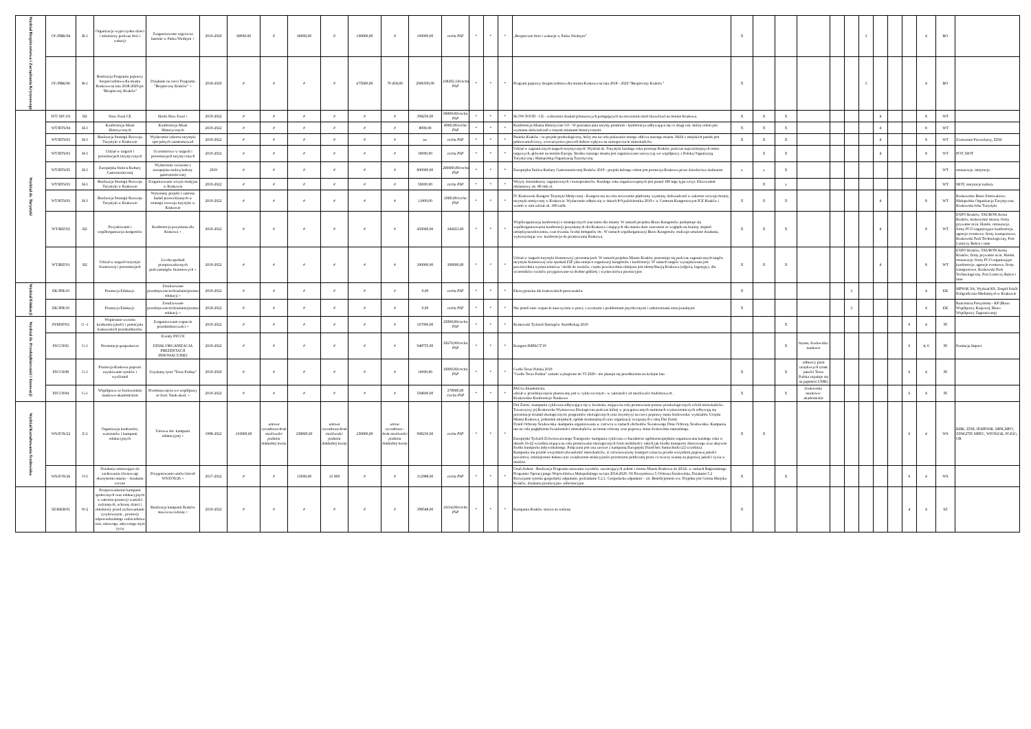| Wydział Bezpieczeństwa i Zarządzania Kryzysowego | OC/PBK/04 | B-1 | Organizacja wypoczynku dzieci i młodzieży podczas ferii i wakacji | Zorganizowane zajęcia na basenie w Parku Wodnym + | 2016-2020 | 90000,00 | 0 | 90000,00 | 0 | 100000,00 | 0 | 100000,00 | cecha PSP | * | * | * | „Bezpieczne ferie i wakacje w Parku Wodnym” | X | | | | | | 3 | | | | 4 | BO | |
| | OC/PBK/06 | B-1 | Realizacja Programu poprawy bezpieczeństwa dla miasta Krakowa na lata 2018-2020 pn. "Bezpieczny Kraków" | Działanie na rzecz Programu "Bezpieczny Kraków" + | 2018-2020 | # | # | # | # | 675000,00 | 79 458,00 | 2006500,00 | 198202,14/cecha PSP | * | * | * | Program poprawy bezpieczeństwa dla miasta Krakowa na lata 2018 - 2020 "Bezpieczny Kraków" | X | | | | | | 3 | | | | 4 | BO | |
| Wydział ds. Turystyki | WT/ SFC/01 | H2 | Slow Food CE | Strefa Slow Food + | 2019-2022 | # | # | # | # | # | # | 398250,00 | 90000,00/cecha PSP | * | * | * | SLOW FOOD - CE - wdrożenie działań pilotazowych polegających na stworzeniu stref sloowfood na terenie Krakowa. | X | X | X | | | | | 4 | | | 8 | WT | |
| | WT/RTS/04 | H-3 | Konferencja Miast Historycznych | Konferencja Miast Historycznych | 2019-2022 | # | # | # | # | # | # | 8000,00 | 8000,00/cecha PSP | * | * | * | Konferencja Miasta Historyczne 3.0 - W poszukiwaniu turysty premium - konferencja odbywająca się co drugi rok, której celem jest wymiana doświadczeń z innymi miastami historycznymi. | X | X | X | | | | | 4 | | | 8 | WT | |
| | WT/RTS/03 | H-3 | Realizacja Strategii Rozwoju Turystyki w Krakowie | Wydarzenie zakresu turystyki specjalnych zainteresowań | 2019-2022 | # | # | # | # | # | # | sw | cecha PSP | * | * | * | Pasieka Kraków - to projekt proekologiczny, który ma na celu pokazanie innego oblicza naszego miasta. Miód z miejskich pasiek jest pełnowartościowy, a towarzystwo pszczół dobrze wpływa na samopoczucie mieszkańców. | X | X | X | | | | | 4 | | | 8 | WT | Zrzeszenie Pszczelarzy, ZZM |
| | WT/RTS/03 | H-3 | Udział w targach i prezentacjach turystycznych | Uczestnictwo w targach i prezentacjach turystycznych | 2019-2022 | # | # | # | # | # | # | 30000,00 | cecha PSP | * | * | * | Udział w zagranicznych targach turystycznych. Wydział ds. Turystyki każdego roku promuje Kraków podczas najważniejszych imrez targowych, głównie na terenie Europy. Stoisko naszego miasta jest organizowane zazwyczaj we współpracy z Polską Organizacją Turystyczną i Małopolską Organizacją Turystyczną | | X | X | | | | | 4 | | | 8 | WT | POT, MOT |
| | WT/RTS/05 | H-3 | Europejska Stolica Kultury Gastronomicznej | Wydarzenie zwiazane z europejska stolicą kultury gastronomicznej | 2019 | # | # | # | # | # | # | 800000,00 | 200000,00/cecha PSP | * | * | * | Europejska Stolica Kultury Gastronomicznej Kraków 2019 - projekt którego celem jest promocja Krakowa przez dziedzictwo kulinarne. | x | x | X | | | | | | | | | WT | restauracje, instytucje, |
| | WT/RTS/03 | H-3 | Realizacja Strategii Rozwoju Turystyki w Krakowie | Zorganizowana wizyta studyjna w Krakowie | 2019-2022 | # | # | # | # | # | # | 50000,00 | cecha PSP | * | * | * | Wizyty dziennikarzy zagranicznych i touroperatorów. Każdego roku organizowqanych jest ponad 100 tego typu wizyt. Ekwiwalent reklamowy ok. 80 mln zł. | | X | x | | | | | | | | | WT | MOT, instytucje kultury |
| | WT/RTS/03 | H-3 | Realizacja Strategii Rozwoju Turystyki w Krakowie | Wykonany projekt z zakresu badań przewidzianych w strategii rozwoju turystyki w Krakowie | 2019-2022 | # | # | # | # | # | # | 11000,00 | 2000,00/cecha PSP | * | * | * | IV Krakowski Kongres Turystyki Medycznej - Kongres ma na celu stworzenie platformy wymiany doświadczeń w zakresie rozwoju branży turystyki medycznej w Krakowie. Wydarzenie odbyło się w dniach 8-9 października 2019 r. w Centrum Kongresowym ICE Kraków i wzieło w nim udział ok. 180 osób. | X | X | X | | | | | 4 | | | 8 | WT | Krakowskie Biuro Festiwalowe, Małopolska Organizacja Turystyczna, Krakowska Izba Turystyki |
| | WT/BIZ/02 | H2 | Pozyskiwanie i współorganizacja kongresów | Konferencja pozyskana dla Krakowa + | 2019-2022 | # | # | # | # | # | # | 450000,00 | 349653,00 | * | * | * | Wspólorganizacja konferencji o strategicznych znacznieu dla miasta: W ramach projektu Biuro Kongresów podejmuje się współorganizowania konferencji pozyskanych dla Krakowa i mających dla miasta duże znaczenie ze względu na branżę, stopień umiędzynarodowienia, czas trwania, liczbę delegatów etc. W ramach współorganizacji Biuro Kongresów realizuje ustalone działania, wykorzystując ww. konferencje do promowania Krakowa. | X | X | X | | | | | 4 | | | 8 | WT | EXPO Kraków, TAURON Arena Kraków, krakowskie muzea, firmy prywatne m.in. Hotele, restauracje, firmy PCO organizujące konferencje, agencje eventowe, firmy transportowe, Krakowski Park Technologiczny, Port Lotniczy Balice i inne |
| | WT/BIZ/01 | H2 | Udział w targach turystyki biznesowej i prezentacjach | Liczba spotkań przeprowadzonych podczastargów biznesowych + | 2019-2022 | # | # | # | # | # | # | 300000,00 | 300000,00 | * | * | * | Udział w targach turystyki biznesowej i prezentacjach: W ramach projektu Miasto Kraków prezentuje się podczas zagranicznych targów turystyki biznesowej oraz spotkań F2F jako miejsce organizacji kongresów i konferencji. W ramach targów wynajmowana jest powierzchnia wystawiennicza / stolik do rozmów, często powierzchnia oklejona jest identyfikacją Krakowa (zdjęcia, logotypy), dla uczestników rozmów przygotowane sa drobne gddżety i wydawnictwa promocyjne. | X | X | X | | | | | 4 | | | 8 | WT | EXPO Kraków, TAURON Arena Kraków, firmy prywatne m.in. Hotele, restauracje, firmy PCO organizujące konferencje, agencje eventowe, firmy transportowe, Krakowski Park Technologiczny, Port Lotniczy Balice i inne |
| Wydział Edukacji | EK/JPR/10 | | Promocja Edukacji. | Zrealizowane przedsięwziecie/działanie/promocja edukacji + | 2019-2022 | # | # | # | # | # | # | 0,00 | cecha PSP | * | * | * | Ekowyprawka dla krakowskich pierwszaków | X | | | | | 3 | | | | | 4 | EK | MPWiK SA, Wydział KS, Zespół Szkół Poligraficzno-Medialnych w Krakowie |
| | EK/JPR/10 | | Promocja Edukacji. | Zrealizowane przedsięwziecie/działanie/promocja edukacji + | 2018-2022 | # | # | # | # | # | # | 0,00 | cecha PSP | * | * | * | Nie jesteś sam- wsparcie nauczyciela w pracy z uczniami z problemami psychicznymi i zaburzeniami emocjonalnymi | X | | | | | 3 | | | | | 4 | EK | Kancelaria Prezydenta - KP (Biuro Współpracy Krajowej, Biuro Współpracy Zagranicznej) |
| Wydział ds. Przedsiębiorczości i Innowacji | PI/MSP/02 | G -1 | Wspieranie wzrostu konkurencyjności i potencjału krakowskich przedsiebiorstw | Zorganizowane wsparcie przedsiebiorczości + | 2019-2022 | # | # | # | # | # | # | 167000,00 | 25000,00/cecha PSP | * | * | * | Krakowski Tydzień Startupów Start#krkup 2019 | | | X | | | | | | | 6 | 4 | PI | |
| | PI/COI/02 | G-1 | Prezentacje gospodarcze | Eventy PI/COI DZIAŁ/ORGANIZACJA PREZENTACJI INNOWACYJNEJ | 2019-2022 | # | # | # | # | # | # | 948755,00 | 35670,00/cecha PSP | * | * | * | Kongres IMPACT'19 | | | X | biznes, środowisko naukowe | | | | | | 6 | 4, 6 | PI | Fundacja Impact |
| | PI/COI/08 | G-1 | Promocja Krakowa poprzez uzyskiwanie tytułów i wyróżnień | Uzyskany tytuł "Teraz Polska" | 2019-2020 | # | # | # | # | # | # | 10000,00 | 10000,00/cecha PSP | * | * | * | Godło Teraz Polska 2019 "Godło Teraz Polska" zostało wykupione do VI 2020 - nie planuje się przedłużenia na kolejne lata | X | | X | odbiorcy pism urzędowych (znak jakości Teraz Polska znjaduje się na papeterii UMK) | | | | | | 6 | 4 | PI | |
| | PI/COI/04 | G-1 | Współpraca ze środowiskim naukowo-akademickim | Przedsięwzięcia we współpracy ze środ. Nauk-akad. + | 2019-2022 | # | # | # | # | # | # | 594600,00 | 370000,00 /cecha PSP | * | * | * | PAUza Akademicka. udział w przedsięwzięciu planowany jest w cyklu rocznym - w zależności od możliwości budżetowych . Krakowskie Konferencje Naukowe | X | | X | środowisko naukowo-akademickie | | | | | | 6 | 4 | PI | |
| Wydział Kształtowania Środowiska | WS/ZOS/22 | Z-2 | Organizacja konkursów, warsztatów i kampanii edukacyjnych | Umowa dot. kampanii edukacyjnej + | 1998-2022 | 193000,00 | umowa ryczałtowa-brak możliwości podania dokładnej kwoty | 258000,00 | umowa ryczałtowa-brak możliwości podania dokładnej kwoty | 250000,00 | umow ryczałtowa - brak możliwości podania dokładnej kwoty | 908230,00 | cecha PSP | * | * | * | Dni Ziemi –kampania cykliczna odbywająca się w kwietniu, mająca na celu promowanie postaw proekologicznych wśród mieszkańców. Towarzyszy jej Krakowska Wystawowa Ekologiczna podczas której w przygotowanych namiotach wystawienniczych odbywają się prezentacje działań ekologicznych, programów ekologicznych oraz inwestycji na rzecz poprawy stanu środowiska: wydziałów Urzędu Miasta Krakowa, jednostek miejskich, spółek komunalnych oraz organizacji związanych z ideą Dni Ziemi. Dzień Ochrony Środowiska -kampania organizowana w czerwcu w ramach obchodów Światowego Dnia Ochrony Środowiska. Kampania ma na celu pogłębienie świadomości mieszkańców na temat ochrony oraz poprawy stanu środowiska naturalnego. Europejski Tydzień Zrównoważonego Transportu- kampania cykliczna o charakterze ogólnoeuropejskim organizowana każdego roku w dniach 16-22 września mająca na celu promowanie ekologicznych form mobilności, takich jak środki transportu zbiorowego oraz aktywne środki transportu indywidualnego. Połączona jest ona zawsze z kampanią Europejski Dzień bez Samochodu (22 września). Kampania ma przede wszystkim uświadomić mieszkańców, iż zrównoważony transport oznacza przede wszystkim poprawę jakości powietrza, zmniejszenie hałasu oraz zwiększenie atrakcyjności przestrzeni publicznej przez co tworzy szansę na poprawę jakości życia w mieście. | X | X | | | | | | | | 6 | 4 | WS | KHK, ZZM, JP,MPWiK, MPK,MPO, ZDM,ZTP, MPEC, WFOŚiGK, PGEiG, UR |
| | WS/ZOS/26 | O-5 | Działania zmierzające do zachowania równowagi ekosystemu miasta – działania roczne | Przygotowanie umów/zleceń WS/ZOS/26 + | 2017-2022 | # | # | 15000,00 | 15 000 | # | # | 312988,00 | cecha PSP | * | * | * | Usuń Azbest - Realizacja Programu usuwania wyrobów zawierających azbest z terenu Miasta Krakowa do 2032r. w ramach Regionalnego Programu Operacyjnego Województwa Małopolskiego na lata 2014-2020. Oś Priorytetowa 5 Ochrona Środowiska, Działanie 5.2 Rozwijanie sytemu gospodarki odpadami, podziałanie 5.2.1. Gospodarka odpadami – zit. Beneficjentem ww. Projektu jest Gmina Miejska Kraków, działania promocyjno- informacyjne. | X | | X | | | | | | | 6 | 4 | WS | |
| | SZ/KKR/01 | W-2 | Przeprowadzenie kampanii społecznych oraz edukacyjnych w zakresie promocji wartości rodzinnych, ochrony dzieci i młodzieży przed zachowaniami ryzykownymi , promocji odpowiedzialnego rodzicielstwa oraz zdrowego, aktywnego stylu życia | Realizacja kampanii Kraków stawia na rodzinę + | 2019-2022 | # | # | # | # | # | # | 398548,00 | 10114,00/cecha PSP | * | * | * | Kampania Kraków stawia na rodzinę | X | | | | | | | | | 4 | 4 | SZ | |